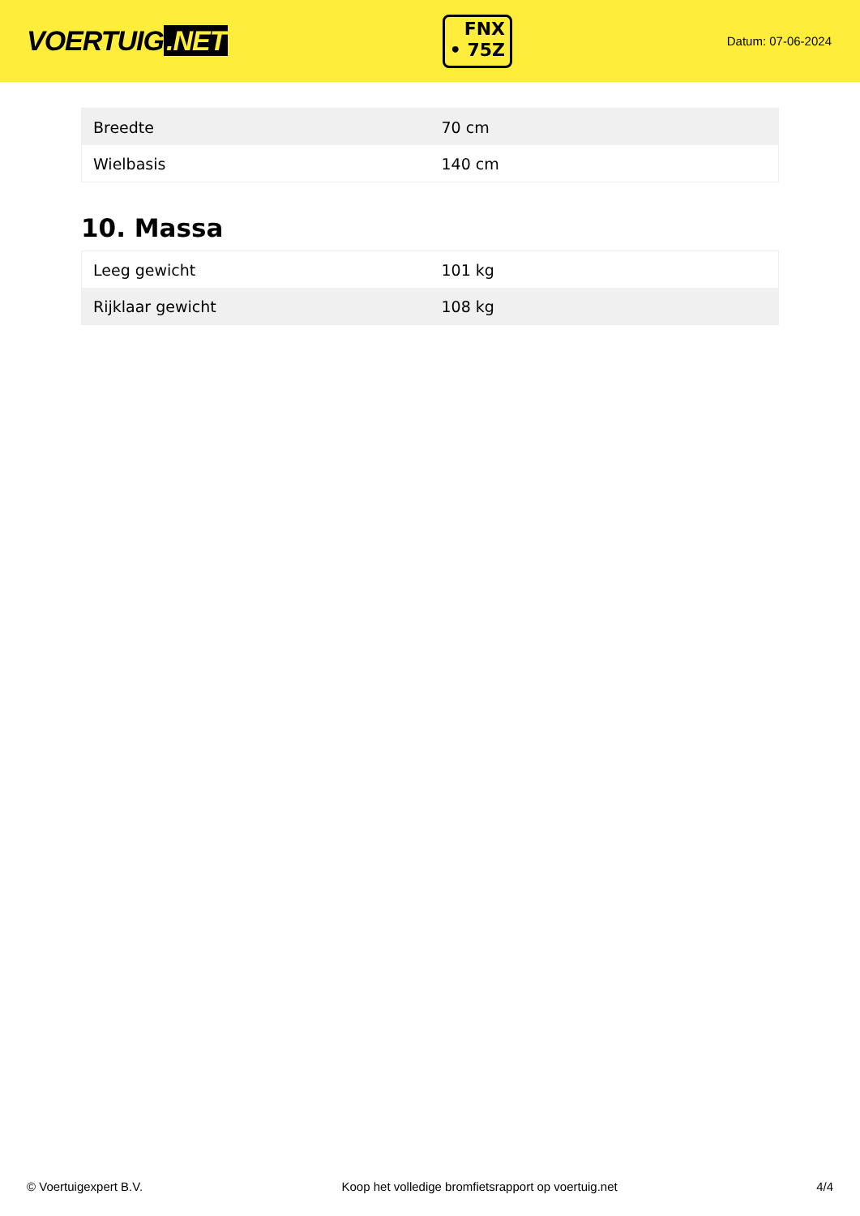VOERTUIG.NET
FNX
• 75Z
Datum: 07-06-2024
| Breedte | 70 cm |
| Wielbasis | 140 cm |
10. Massa
| Leeg gewicht | 101 kg |
| Rijklaar gewicht | 108 kg |
© Voertuigexpert B.V. Koop het volledige bromfietsrapport op voertuig.net 4/4